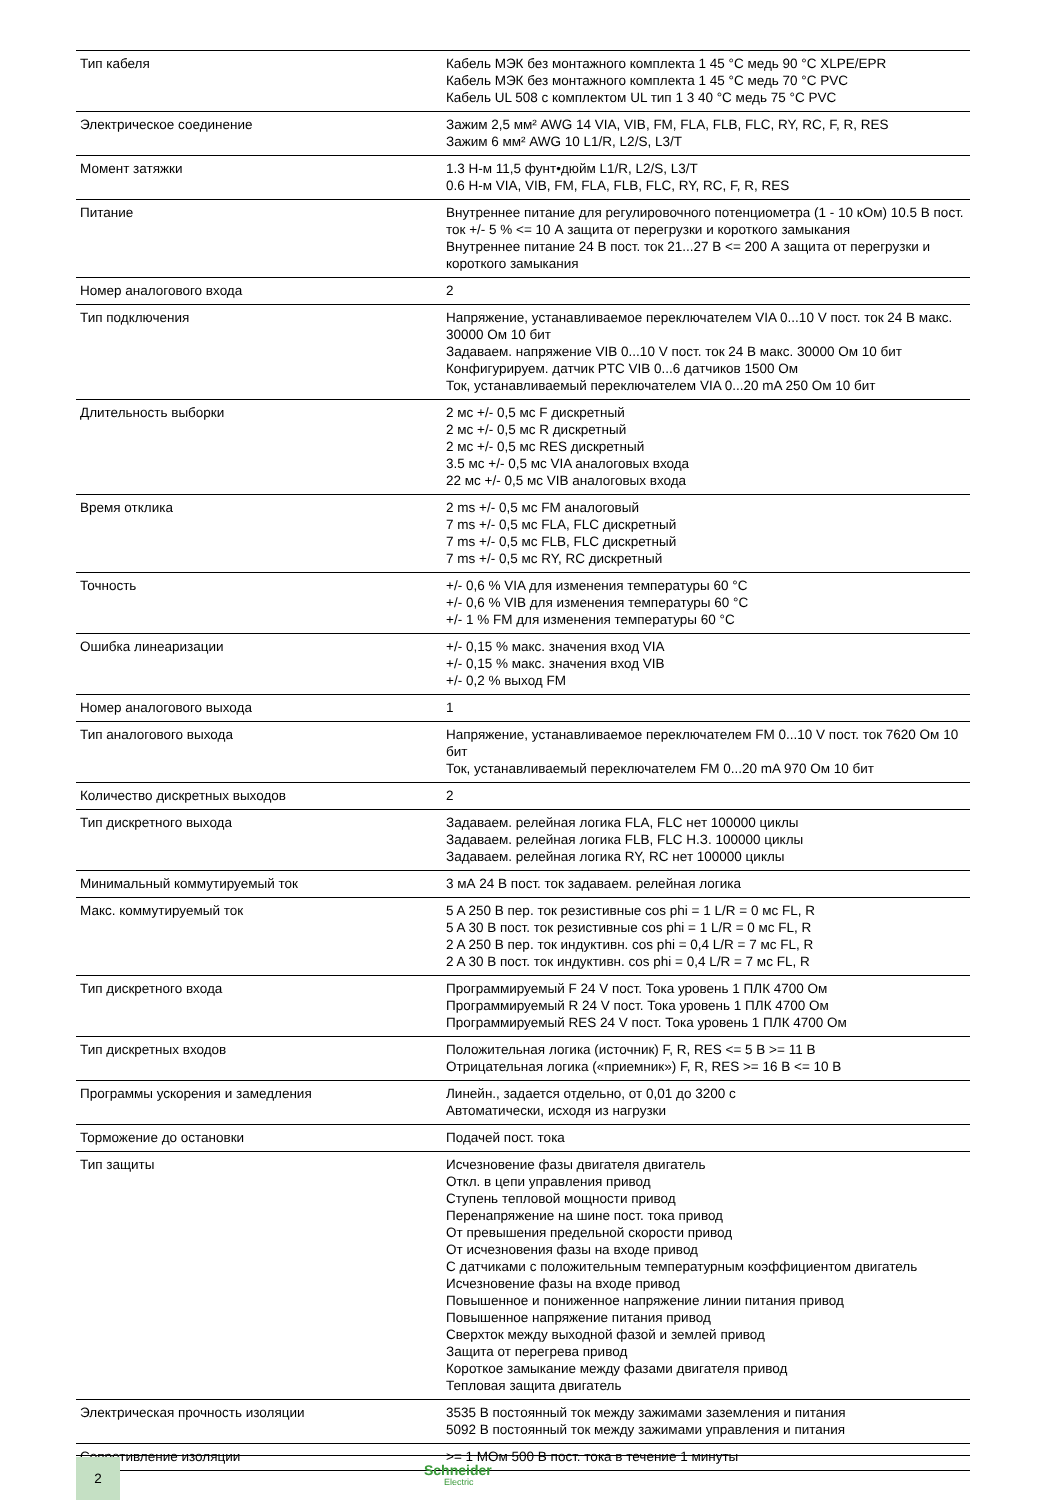| Тип кабеля | Кабель МЭК без монтажного комплекта 1 45 °C медь 90 °C XLPE/EPR Кабель МЭК без монтажного комплекта 1 45 °C медь 70 °C PVC Кабель UL 508 с комплектом UL тип 1 3 40 °C медь 75 °C PVC |
| Электрическое соединение | Зажим 2,5 мм² AWG 14 VIA, VIB, FM, FLA, FLB, FLC, RY, RC, F, R, RES Зажим 6 мм² AWG 10 L1/R, L2/S, L3/T |
| Момент затяжки | 1.3 Н-м 11,5 фунт•дюйм L1/R, L2/S, L3/T 0.6 Н-м VIA, VIB, FM, FLA, FLB, FLC, RY, RC, F, R, RES |
| Питание | Внутреннее питание для регулировочного потенциометра (1 - 10 кОм) 10.5 В пост. ток +/- 5 % <= 10 А защита от перегрузки и короткого замыкания Внутреннее питание 24 В пост. ток 21...27 В <= 200 А защита от перегрузки и короткого замыкания |
| Номер аналогового входа | 2 |
| Тип подключения | Напряжение, устанавливаемое переключателем VIA 0...10 V пост. ток 24 В макс. 30000 Ом 10 бит Задаваем. напряжение VIB 0...10 V пост. ток 24 В макс. 30000 Ом 10 бит Конфигурируем. датчик PTC VIB 0...6 датчиков 1500 Ом Ток, устанавливаемый переключателем VIA 0...20 mA 250 Ом 10 бит |
| Длительность выборки | 2 мс +/- 0,5 мс F дискретный 2 мс +/- 0,5 мс R дискретный 2 мс +/- 0,5 мс RES дискретный 3.5 мс +/- 0,5 мс VIA аналоговых входа 22 мс +/- 0,5 мс VIB аналоговых входа |
| Время отклика | 2 ms +/- 0,5 мс FM аналоговый 7 ms +/- 0,5 мс FLA, FLC дискретный 7 ms +/- 0,5 мс FLB, FLC дискретный 7 ms +/- 0,5 мс RY, RC дискретный |
| Точность | +/- 0,6 % VIA для изменения температуры 60 °C +/- 0,6 % VIB для изменения температуры 60 °C +/- 1 % FM для изменения температуры 60 °C |
| Ошибка линеаризации | +/- 0,15 % макс. значения вход VIA +/- 0,15 % макс. значения вход VIB +/- 0,2 % выход FM |
| Номер аналогового выхода | 1 |
| Тип аналогового выхода | Напряжение, устанавливаемое переключателем FM 0...10 V пост. ток 7620 Ом 10 бит Ток, устанавливаемый переключателем FM 0...20 mA 970 Ом 10 бит |
| Количество дискретных выходов | 2 |
| Тип дискретного выхода | Задаваем. релейная логика FLA, FLC нет 100000 циклы Задаваем. релейная логика FLB, FLC Н.З. 100000 циклы Задаваем. релейная логика RY, RC нет 100000 циклы |
| Минимальный коммутируемый ток | 3 мА 24 В пост. ток задаваем. релейная логика |
| Макс. коммутируемый ток | 5 A 250 В пер. ток резистивные cos phi = 1 L/R = 0 мс FL, R 5 A 30 В пост. ток резистивные cos phi = 1 L/R = 0 мс FL, R 2 A 250 В пер. ток индуктивн. cos phi = 0,4 L/R = 7 мс FL, R 2 A 30 В пост. ток индуктивн. cos phi = 0,4 L/R = 7 мс FL, R |
| Тип дискретного входа | Программируемый F 24 V пост. Тока уровень 1 ПЛК 4700 Ом Программируемый R 24 V пост. Тока уровень 1 ПЛК 4700 Ом Программируемый RES 24 V пост. Тока уровень 1 ПЛК 4700 Ом |
| Тип дискретных входов | Положительная логика (источник) F, R, RES <= 5 В >= 11 В Отрицательная логика («приемник») F, R, RES >= 16 В <= 10 В |
| Программы ускорения и замедления | Линейн., задается отдельно, от 0,01 до 3200 с Автоматически, исходя из нагрузки |
| Торможение до остановки | Подачей пост. тока |
| Тип защиты | Исчезновение фазы двигателя двигатель Откл. в цепи управления привод Ступень тепловой мощности привод Перенапряжение на шине пост. тока привод От превышения предельной скорости привод От исчезновения фазы на входе привод С датчиками с положительным температурным коэффициентом двигатель Исчезновение фазы на входе привод Повышенное и пониженное напряжение линии питания привод Повышенное напряжение питания привод Сверхток между выходной фазой и землей привод Защита от перегрева привод Короткое замыкание между фазами двигателя привод Тепловая защита двигатель |
| Электрическая прочность изоляции | 3535 В постоянный ток между зажимами заземления и питания 5092 В постоянный ток между зажимами управления и питания |
| Сопротивление изоляции | >= 1 МОм 500 В пост. тока в течение 1 минуты |
2 Schneider
Electric